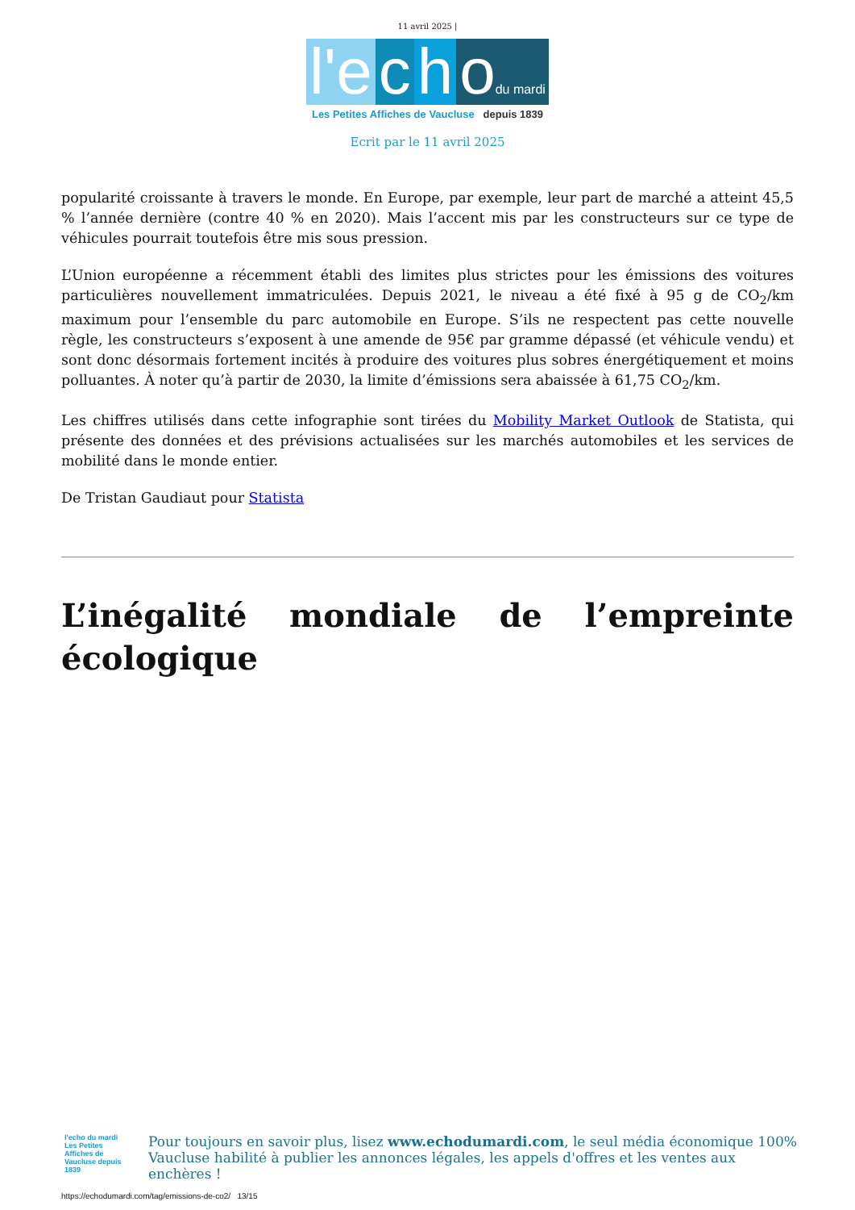11 avril 2025 |
l'e c h odu mardi
Les Petites Affiches de Vaucluse depuis 1839
Ecrit par le 11 avril 2025
popularité croissante à travers le monde. En Europe, par exemple, leur part de marché a atteint 45,5 % l’année dernière (contre 40 % en 2020). Mais l’accent mis par les constructeurs sur ce type de véhicules pourrait toutefois être mis sous pression.
L’Union européenne a récemment établi des limites plus strictes pour les émissions des voitures particulières nouvellement immatriculées. Depuis 2021, le niveau a été fixé à 95 g de CO<sub>2</sub>/km maximum pour l’ensemble du parc automobile en Europe. S’ils ne respectent pas cette nouvelle règle, les constructeurs s’exposent à une amende de 95€ par gramme dépassé (et véhicule vendu) et sont donc désormais fortement incités à produire des voitures plus sobres énergétiquement et moins polluantes. À noter qu’à partir de 2030, la limite d’émissions sera abaissée à 61,75 CO<sub>2</sub>/km.
Les chiffres utilisés dans cette infographie sont tirées du Mobility Market Outlook de Statista, qui présente des données et des prévisions actualisées sur les marchés automobiles et les services de mobilité dans le monde entier.
De Tristan Gaudiaut pour Statista
L’inégalité mondiale de l’empreinte écologique
l'echo du mardi
Les Petites Affiches de Vaucluse depuis 1839
Pour toujours en savoir plus, lisez www.echodumardi.com, le seul média économique 100% Vaucluse habilité à publier les annonces légales, les appels d'offres et les ventes aux enchères !
https://echodumardi.com/tag/emissions-de-co2/ 13/15